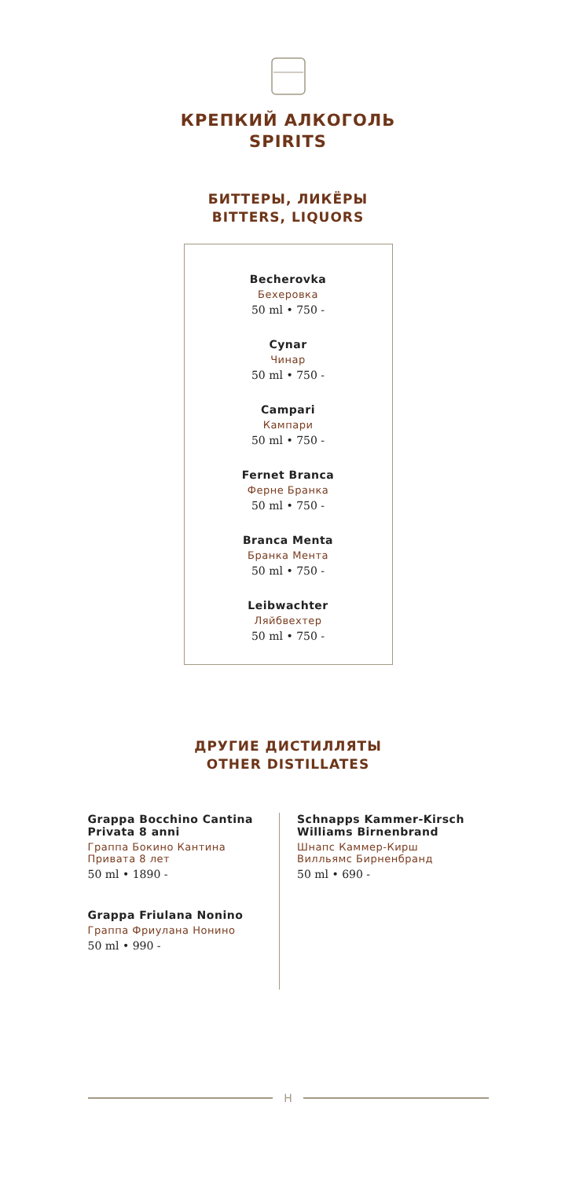КРЕПКИЙ АЛКОГОЛЬ
SPIRITS
БИТТЕРЫ, ЛИКЁРЫ
BITTERS, LIQUORS
Becherovka
Бехеровка
50 ml • 750 -
Cynar
Чинар
50 ml • 750 -
Campari
Кампари
50 ml • 750 -
Fernet Branca
Ферне Бранка
50 ml • 750 -
Branca Menta
Бранка Мента
50 ml • 750 -
Leibwachter
Ляйбвехтер
50 ml • 750 -
ДРУГИЕ ДИСТИЛЛЯТЫ
OTHER DISTILLATES
Grappa Bocchino Cantina Privata 8 anni
Граппа Бокино Кантина Привата 8 лет
50 ml • 1890 -
Grappa Friulana Nonino
Граппа Фриулана Нонино
50 ml • 990 -
Schnapps Kammer-Kirsch Williams Birnenbrand
Шнапс Каммер-Кирш Вилльямс Бирненбранд
50 ml • 690 -
H